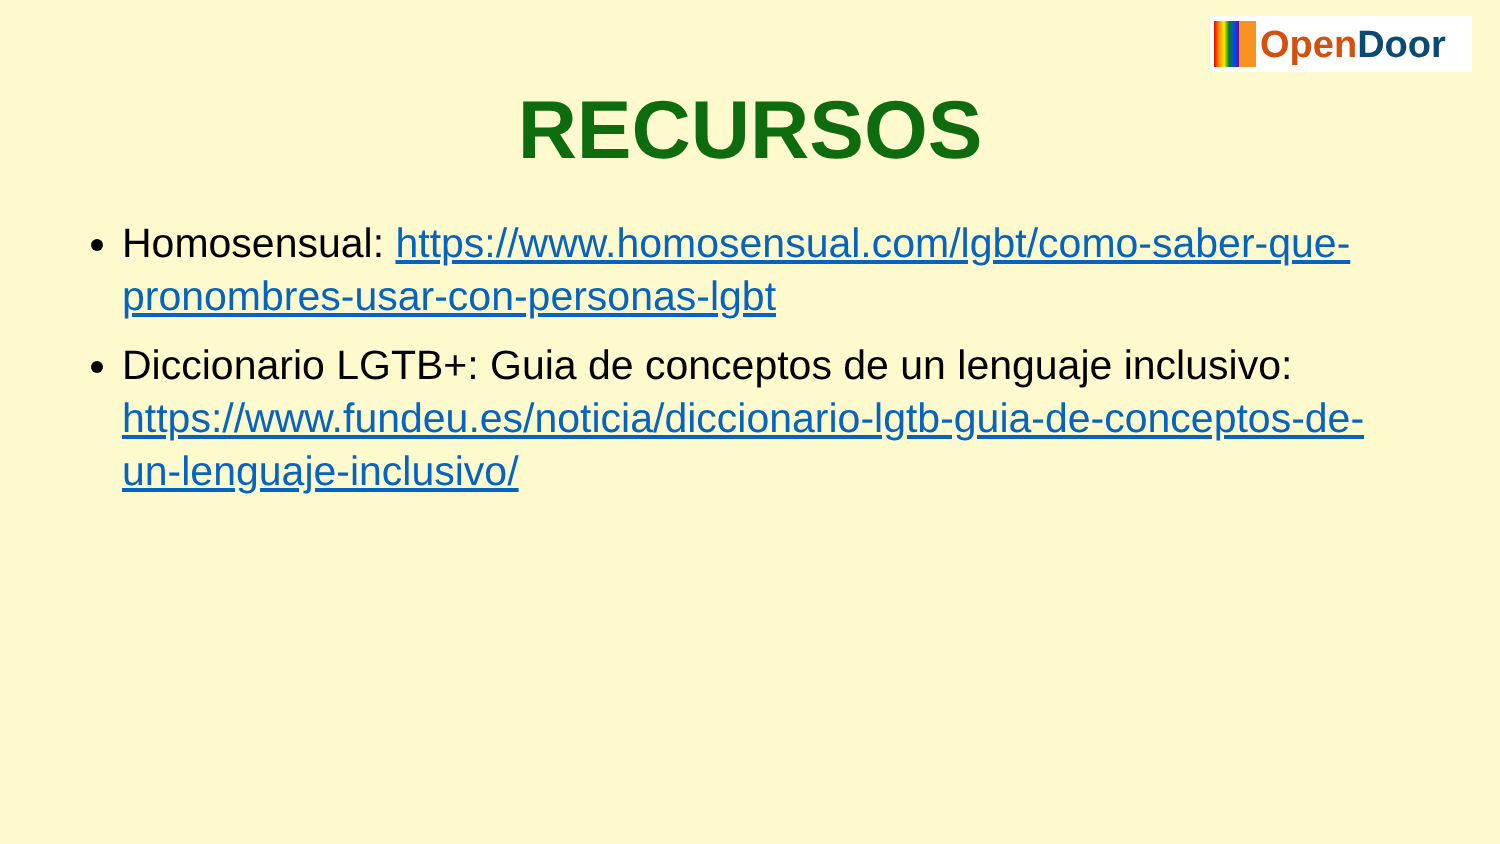Open Door
RECURSOS
Homosensual: https://www.homosensual.com/lgbt/como-saber-que-pronombres-usar-con-personas-lgbt
Diccionario LGTB+: Guia de conceptos de un lenguaje inclusivo: https://www.fundeu.es/noticia/diccionario-lgtb-guia-de-conceptos-de-un-lenguaje-inclusivo/